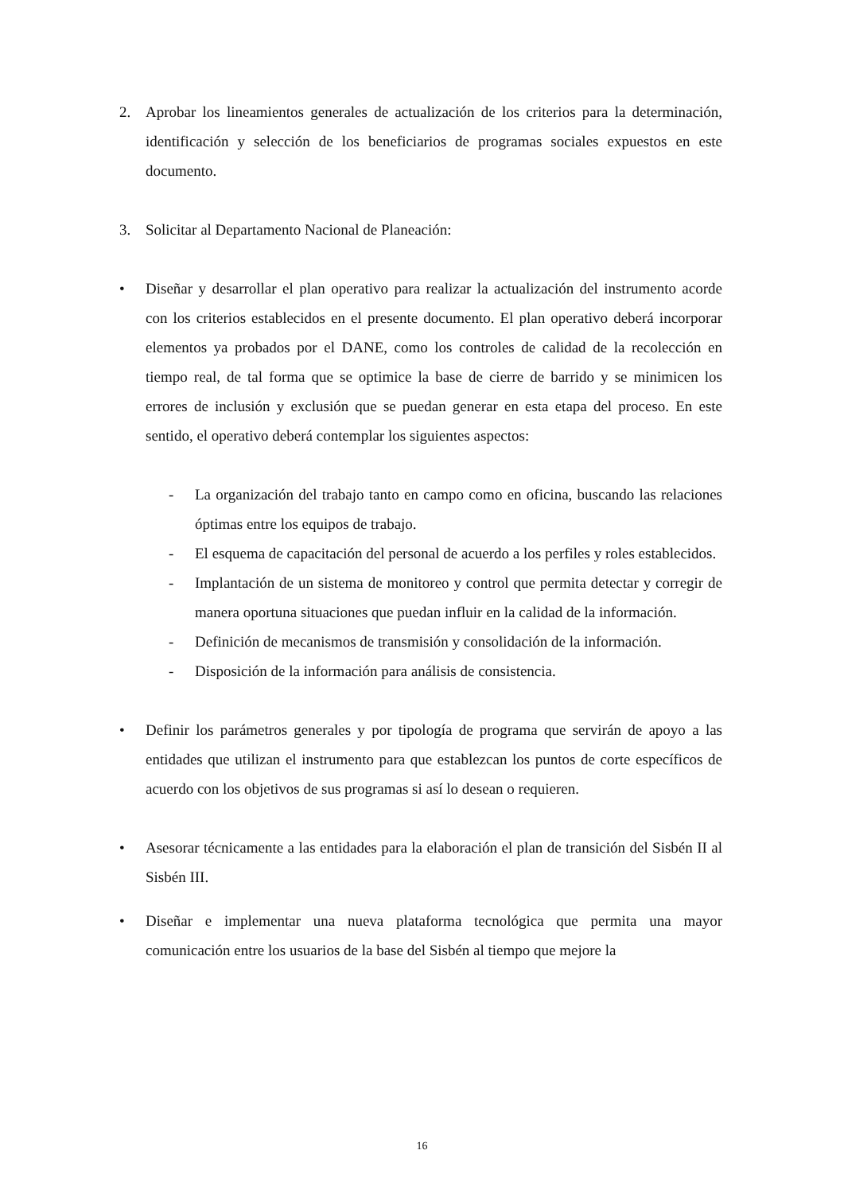2. Aprobar los lineamientos generales de actualización de los criterios para la determinación, identificación y selección de los beneficiarios de programas sociales expuestos en este documento.
3. Solicitar al Departamento Nacional de Planeación:
• Diseñar y desarrollar el plan operativo para realizar la actualización del instrumento acorde con los criterios establecidos en el presente documento. El plan operativo deberá incorporar elementos ya probados por el DANE, como los controles de calidad de la recolección en tiempo real, de tal forma que se optimice la base de cierre de barrido y se minimicen los errores de inclusión y exclusión que se puedan generar en esta etapa del proceso. En este sentido, el operativo deberá contemplar los siguientes aspectos:
- La organización del trabajo tanto en campo como en oficina, buscando las relaciones óptimas entre los equipos de trabajo.
- El esquema de capacitación del personal de acuerdo a los perfiles y roles establecidos.
- Implantación de un sistema de monitoreo y control que permita detectar y corregir de manera oportuna situaciones que puedan influir en la calidad de la información.
- Definición de mecanismos de transmisión y consolidación de la información.
- Disposición de la información para análisis de consistencia.
• Definir los parámetros generales y por tipología de programa que servirán de apoyo a las entidades que utilizan el instrumento para que establezcan los puntos de corte específicos de acuerdo con los objetivos de sus programas si así lo desean o requieren.
• Asesorar técnicamente a las entidades para la elaboración el plan de transición del Sisbén II al Sisbén III.
• Diseñar e implementar una nueva plataforma tecnológica que permita una mayor comunicación entre los usuarios de la base del Sisbén al tiempo que mejore la
16